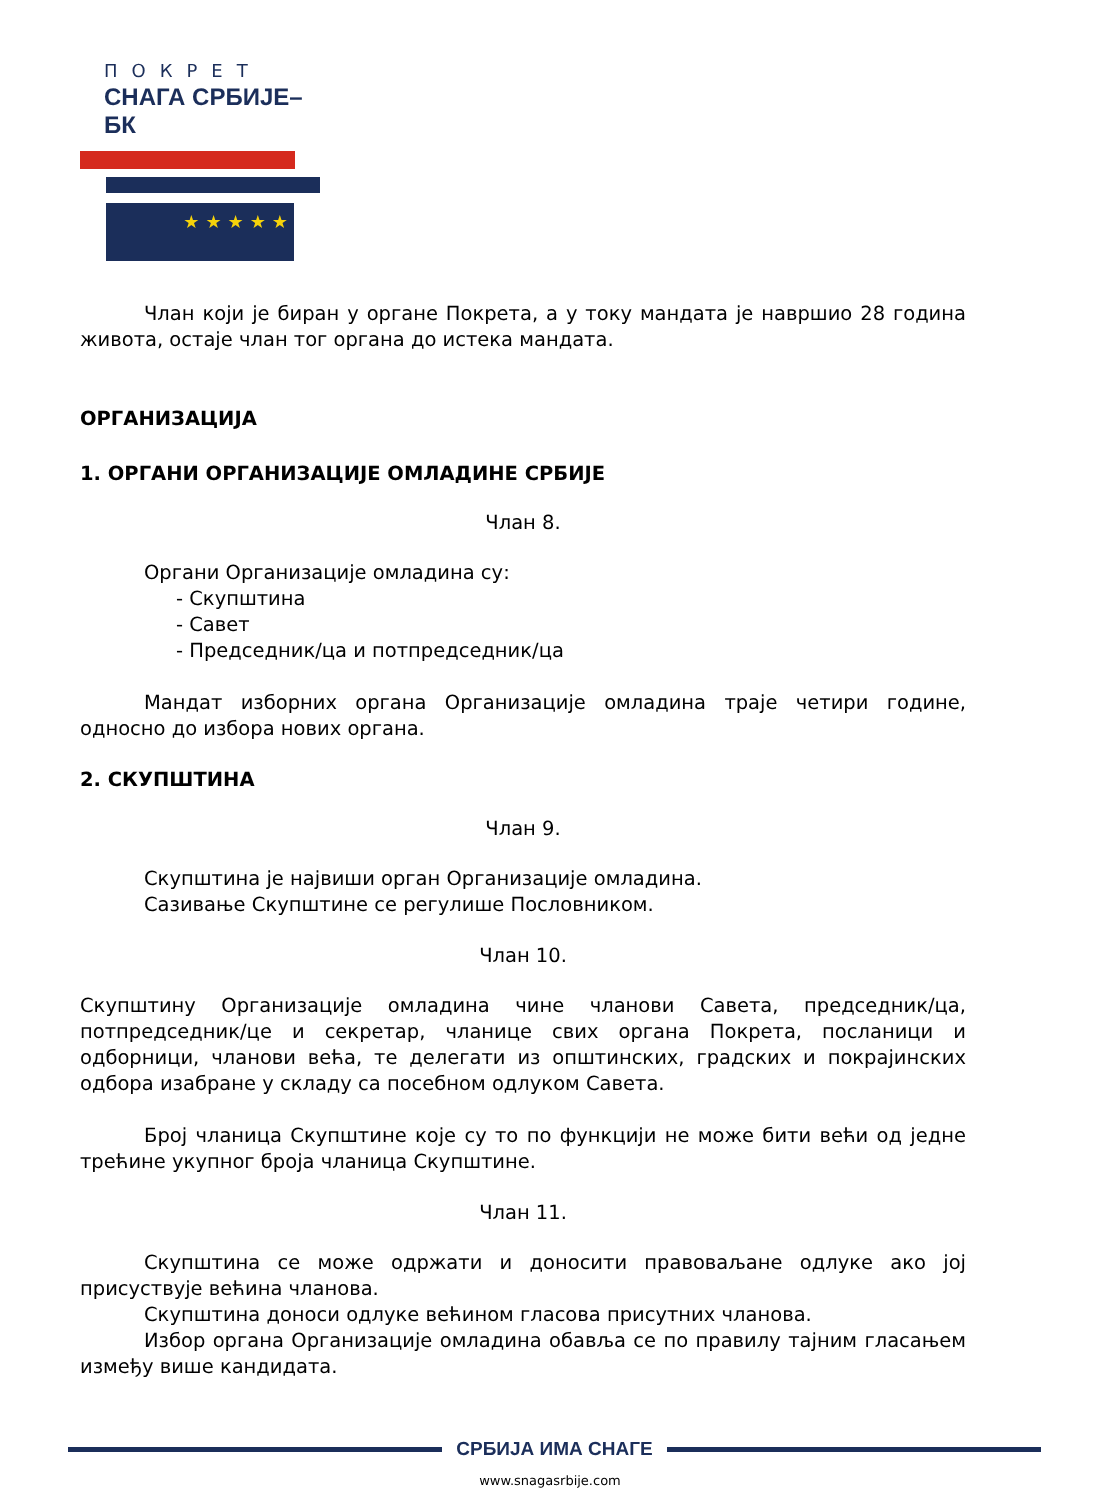ПОКРЕТ
СНАГА СРБИЈЕ–БК
★★★★★
Члан који је биран у органе Покрета, а у току мандата је навршио 28 година живота, остаје члан тог органа до истека мандата.
ОРГАНИЗАЦИЈА
1. ОРГАНИ ОРГАНИЗАЦИЈЕ ОМЛАДИНЕ СРБИЈЕ
Члан 8.
Органи Организације омладина су:
- Скупштина
- Савет
- Председник/ца и потпредседник/ца
Мандат изборних органа Организације омладина траје четири године, односно до избора нових органа.
2. СКУПШТИНА
Члан 9.
Скупштина је највиши орган Организације омладина.
Сазивање Скупштине се регулише Пословником.
Члан 10.
Скупштину Организације омладина чине чланови Савета, председник/ца, потпредседник/це и секретар, чланице свих органа Покрета, посланици и одборници, чланови већа, те делегати из општинских, градских и покрајинских одбора изабране у складу са посебном одлуком Савета.
Број чланица Скупштине које су то по функцији не може бити већи од једне трећине укупног броја чланица Скупштине.
Члан 11.
Скупштина се може одржати и доносити правоваљане одлуке ако јој присуствује већина чланова.
Скупштина доноси одлуке већином гласова присутних чланова.
Избор органа Организације омладина обавља се по правилу тајним гласањем између више кандидата.
СРБИЈА ИМА СНАГЕ
www.snagasrbije.com